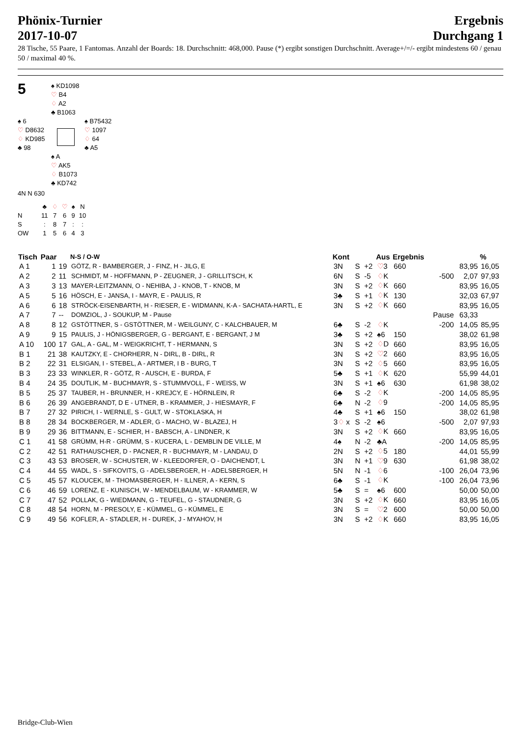Phönix-Turnier
2017-10-07
Ergebnis
Durchgang 1
28 Tische, 55 Paare, 1 Fantomas. Anzahl der Boards: 18. Durchschnitt: 468,000. Pause (*) ergibt sonstigen Durchschnitt. Average+/=/- ergibt mindestens 60 / genau 50 / maximal 40 %.
5
♠ KD1098
♡ B4
♢ A2
♣ B1063
♠ 6
♡ D8632
♢ KD985
♣ 98
♠ B75432
♡ 1097
♢ 64
♣ A5
♠ A
♡ AK5
♢ B1073
♣ KD742
4N N 630
| | ♣ | ♢ | ♡ | ♠ | N |
| N | 11 | 7 | 6 | 9 | 10 |
| S | : | 8 | 7 | : | : |
| OW | 1 | 5 | 6 | 4 | 3 |
| Tisch | Paar | | N-S / O-W | Kont | | | Aus | Ergebnis | | | % |
| --- | --- | --- | --- | --- | --- | --- | --- | --- | --- | --- | --- |
| A 1 | 1 | 19 | GÖTZ, R - BAMBERGER, J - FINZ, H - JILG, E | 3N | S | +2 | ♡ 3 | 660 | | 83,95 | 16,05 |
| A 2 | 2 | 11 | SCHMIDT, M - HOFFMANN, P - ZEUGNER, J - GRILLITSCH, K | 6N | S | -5 | ♢ K | | -500 | 2,07 | 97,93 |
| A 3 | 3 | 13 | MAYER-LEITZMANN, O - NEHIBA, J - KNOB, T - KNOB, M | 3N | S | +2 | ♢ K | 660 | | 83,95 | 16,05 |
| A 5 | 5 | 16 | HÖSCH, E - JANSA, I - MAYR, E - PAULIS, R | 3♣ | S | +1 | ♢ K | 130 | | 32,03 | 67,97 |
| A 6 | 6 | 18 | STRÖCK-EISENBARTH, H - RIESER, E - WIDMANN, K-A - SACHATA-HARTL, E | 3N | S | +2 | ♢ K | 660 | | 83,95 | 16,05 |
| A 7 | 7 | -- | DOMZIOL, J - SOUKUP, M - Pause | | | | | | Pause | 63,33 | |
| A 8 | 8 | 12 | GSTÖTTNER, S - GSTÖTTNER, M - WEILGUNY, C - KALCHBAUER, M | 6♣ | S | -2 | ♢ K | | -200 | 14,05 | 85,95 |
| A 9 | 9 | 15 | PAULIS, J - HÖNIGSBERGER, G - BERGANT, E - BERGANT, J M | 3♣ | S | +2 | ♠6 | 150 | | 38,02 | 61,98 |
| A 10 | 100 | 17 | GAL, A - GAL, M - WEIGKRICHT, T - HERMANN, S | 3N | S | +2 | ♢ D | 660 | | 83,95 | 16,05 |
| B 1 | 21 | 38 | KAUTZKY, E - CHORHERR, N - DIRL, B - DIRL, R | 3N | S | +2 | ♡ 2 | 660 | | 83,95 | 16,05 |
| B 2 | 22 | 31 | ELSIGAN, I - STEBEL, A - ARTMER, I B - BURG, T | 3N | S | +2 | ♢ 5 | 660 | | 83,95 | 16,05 |
| B 3 | 23 | 33 | WINKLER, R - GÖTZ, R - AUSCH, E - BURDA, F | 5♣ | S | +1 | ♢ K | 620 | | 55,99 | 44,01 |
| B 4 | 24 | 35 | DOUTLIK, M - BUCHMAYR, S - STUMMVOLL, F - WEISS, W | 3N | S | +1 | ♠6 | 630 | | 61,98 | 38,02 |
| B 5 | 25 | 37 | TAUBER, H - BRUNNER, H - KREJCY, E - HÖRNLEIN, R | 6♣ | S | -2 | ♢ K | | -200 | 14,05 | 85,95 |
| B 6 | 26 | 39 | ANGEBRANDT, D E - UTNER, B - KRAMMER, J - HIESMAYR, F | 6♣ | N | -2 | ♢ 9 | | -200 | 14,05 | 85,95 |
| B 7 | 27 | 32 | PIRICH, I - WERNLE, S - GULT, W - STOKLASKA, H | 4♣ | S | +1 | ♠6 | 150 | | 38,02 | 61,98 |
| B 8 | 28 | 34 | BOCKBERGER, M - ADLER, G - MACHO, W - BLAZEJ, H | 3 ♢ x | S | -2 | ♠6 | | -500 | 2,07 | 97,93 |
| B 9 | 29 | 36 | BITTMANN, E - SCHIER, H - BABSCH, A - LINDNER, K | 3N | S | +2 | ♢ K | 660 | | 83,95 | 16,05 |
| C 1 | 41 | 58 | GRÜMM, H-R - GRÜMM, S - KUCERA, L - DEMBLIN DE VILLE, M | 4♠ | N | -2 | ♣A | | -200 | 14,05 | 85,95 |
| C 2 | 42 | 51 | RATHAUSCHER, D - PACNER, R - BUCHMAYR, M - LANDAU, D | 2N | S | +2 | ♢ 5 | 180 | | 44,01 | 55,99 |
| C 3 | 43 | 53 | BROSER, W - SCHUSTER, W - KLEEDORFER, O - DAICHENDT, L | 3N | N | +1 | ♡ 9 | 630 | | 61,98 | 38,02 |
| C 4 | 44 | 55 | WADL, S - SIFKOVITS, G - ADELSBERGER, H - ADELSBERGER, H | 5N | N | -1 | ♢ 6 | | -100 | 26,04 | 73,96 |
| C 5 | 45 | 57 | KLOUCEK, M - THOMASBERGER, H - ILLNER, A - KERN, S | 6♣ | S | -1 | ♢ K | | -100 | 26,04 | 73,96 |
| C 6 | 46 | 59 | LORENZ, E - KUNISCH, W - MENDELBAUM, W - KRAMMER, W | 5♣ | S | = | ♠6 | 600 | | 50,00 | 50,00 |
| C 7 | 47 | 52 | POLLAK, G - WIEDMANN, G - TEUFEL, G - STAUDNER, G | 3N | S | +2 | ♢ K | 660 | | 83,95 | 16,05 |
| C 8 | 48 | 54 | HORN, M - PRESOLY, E - KÜMMEL, G - KÜMMEL, E | 3N | S | = | ♡ 2 | 600 | | 50,00 | 50,00 |
| C 9 | 49 | 56 | KOFLER, A - STADLER, H - DUREK, J - MYAHOV, H | 3N | S | +2 | ♢ K | 660 | | 83,95 | 16,05 |
Bridge-Club-Wien